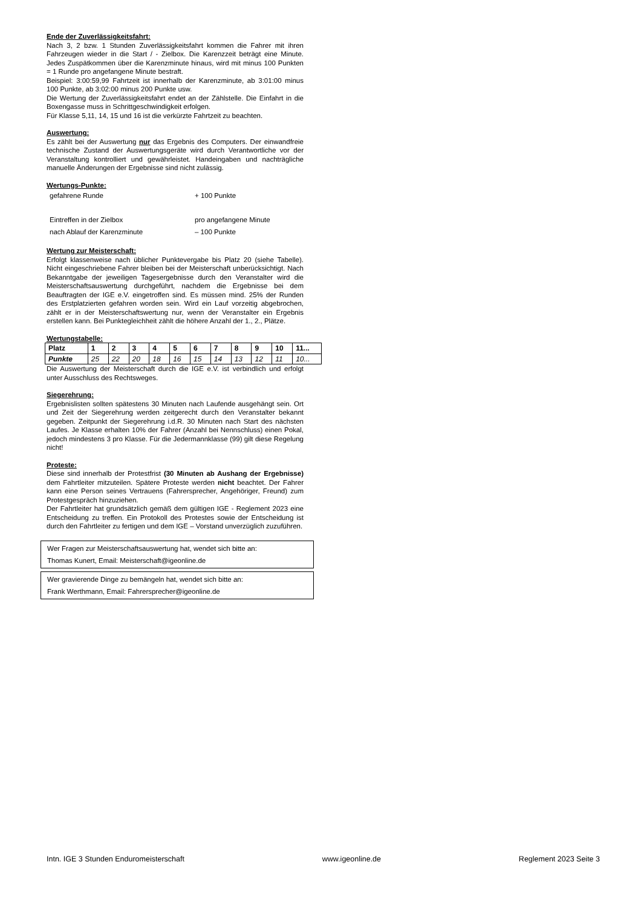Ende der Zuverlässigkeitsfahrt:
Nach 3, 2 bzw. 1 Stunden Zuverlässigkeitsfahrt kommen die Fahrer mit ihren Fahrzeugen wieder in die Start / - Zielbox. Die Karenzzeit beträgt eine Minute. Jedes Zuspätkommen über die Karenzminute hinaus, wird mit minus 100 Punkten = 1 Runde pro angefangene Minute bestraft.
Beispiel: 3:00:59,99 Fahrtzeit ist innerhalb der Karenzminute, ab 3:01:00 minus 100 Punkte, ab 3:02:00 minus 200 Punkte usw.
Die Wertung der Zuverlässigkeitsfahrt endet an der Zählstelle. Die Einfahrt in die Boxengasse muss in Schrittgeschwindigkeit erfolgen.
Für Klasse 5,11, 14, 15 und 16 ist die verkürzte Fahrtzeit zu beachten.
Auswertung:
Es zählt bei der Auswertung nur das Ergebnis des Computers. Der einwandfreie technische Zustand der Auswertungsgeräte wird durch Verantwortliche vor der Veranstaltung kontrolliert und gewährleistet. Handeingaben und nachträgliche manuelle Änderungen der Ergebnisse sind nicht zulässig.
Wertungs-Punkte:
gefahrene Runde
+ 100 Punkte
Eintreffen in der Zielbox
pro angefangene Minute
nach Ablauf der Karenzminute
– 100 Punkte
Wertung zur Meisterschaft:
Erfolgt klassenweise nach üblicher Punktevergabe bis Platz 20 (siehe Tabelle). Nicht eingeschriebene Fahrer bleiben bei der Meisterschaft unberücksichtigt. Nach Bekanntgabe der jeweiligen Tagesergebnisse durch den Veranstalter wird die Meisterschaftsauswertung durchgeführt, nachdem die Ergebnisse bei dem Beauftragten der IGE e.V. eingetroffen sind. Es müssen mind. 25% der Runden des Erstplatzierten gefahren worden sein. Wird ein Lauf vorzeitig abgebrochen, zählt er in der Meisterschaftswertung nur, wenn der Veranstalter ein Ergebnis erstellen kann. Bei Punktegleichheit zählt die höhere Anzahl der 1., 2., Plätze.
Wertungstabelle:
| Platz | 1 | 2 | 3 | 4 | 5 | 6 | 7 | 8 | 9 | 10 | 11... |
| --- | --- | --- | --- | --- | --- | --- | --- | --- | --- | --- | --- |
| Punkte | 25 | 22 | 20 | 18 | 16 | 15 | 14 | 13 | 12 | 11 | 10... |
Die Auswertung der Meisterschaft durch die IGE e.V. ist verbindlich und erfolgt unter Ausschluss des Rechtsweges.
Siegerehrung:
Ergebnislisten sollten spätestens 30 Minuten nach Laufende ausgehängt sein. Ort und Zeit der Siegerehrung werden zeitgerecht durch den Veranstalter bekannt gegeben. Zeitpunkt der Siegerehrung i.d.R. 30 Minuten nach Start des nächsten Laufes. Je Klasse erhalten 10% der Fahrer (Anzahl bei Nennschluss) einen Pokal, jedoch mindestens 3 pro Klasse. Für die Jedermannklasse (99) gilt diese Regelung nicht!
Proteste:
Diese sind innerhalb der Protestfrist (30 Minuten ab Aushang der Ergebnisse) dem Fahrtleiter mitzuteilen. Spätere Proteste werden nicht beachtet. Der Fahrer kann eine Person seines Vertrauens (Fahrersprecher, Angehöriger, Freund) zum Protestgespräch hinzuziehen.
Der Fahrtleiter hat grundsätzlich gemäß dem gültigen IGE - Reglement 2023 eine Entscheidung zu treffen. Ein Protokoll des Protestes sowie der Entscheidung ist durch den Fahrtleiter zu fertigen und dem IGE – Vorstand unverzüglich zuzuführen.
Wer Fragen zur Meisterschaftsauswertung hat, wendet sich bitte an:
Thomas Kunert, Email: Meisterschaft@igeonline.de
Wer gravierende Dinge zu bemängeln hat, wendet sich bitte an:
Frank Werthmann, Email: Fahrersprecher@igeonline.de
Intn. IGE 3 Stunden Enduromeisterschaft www.igeonline.de Reglement 2023 Seite 3